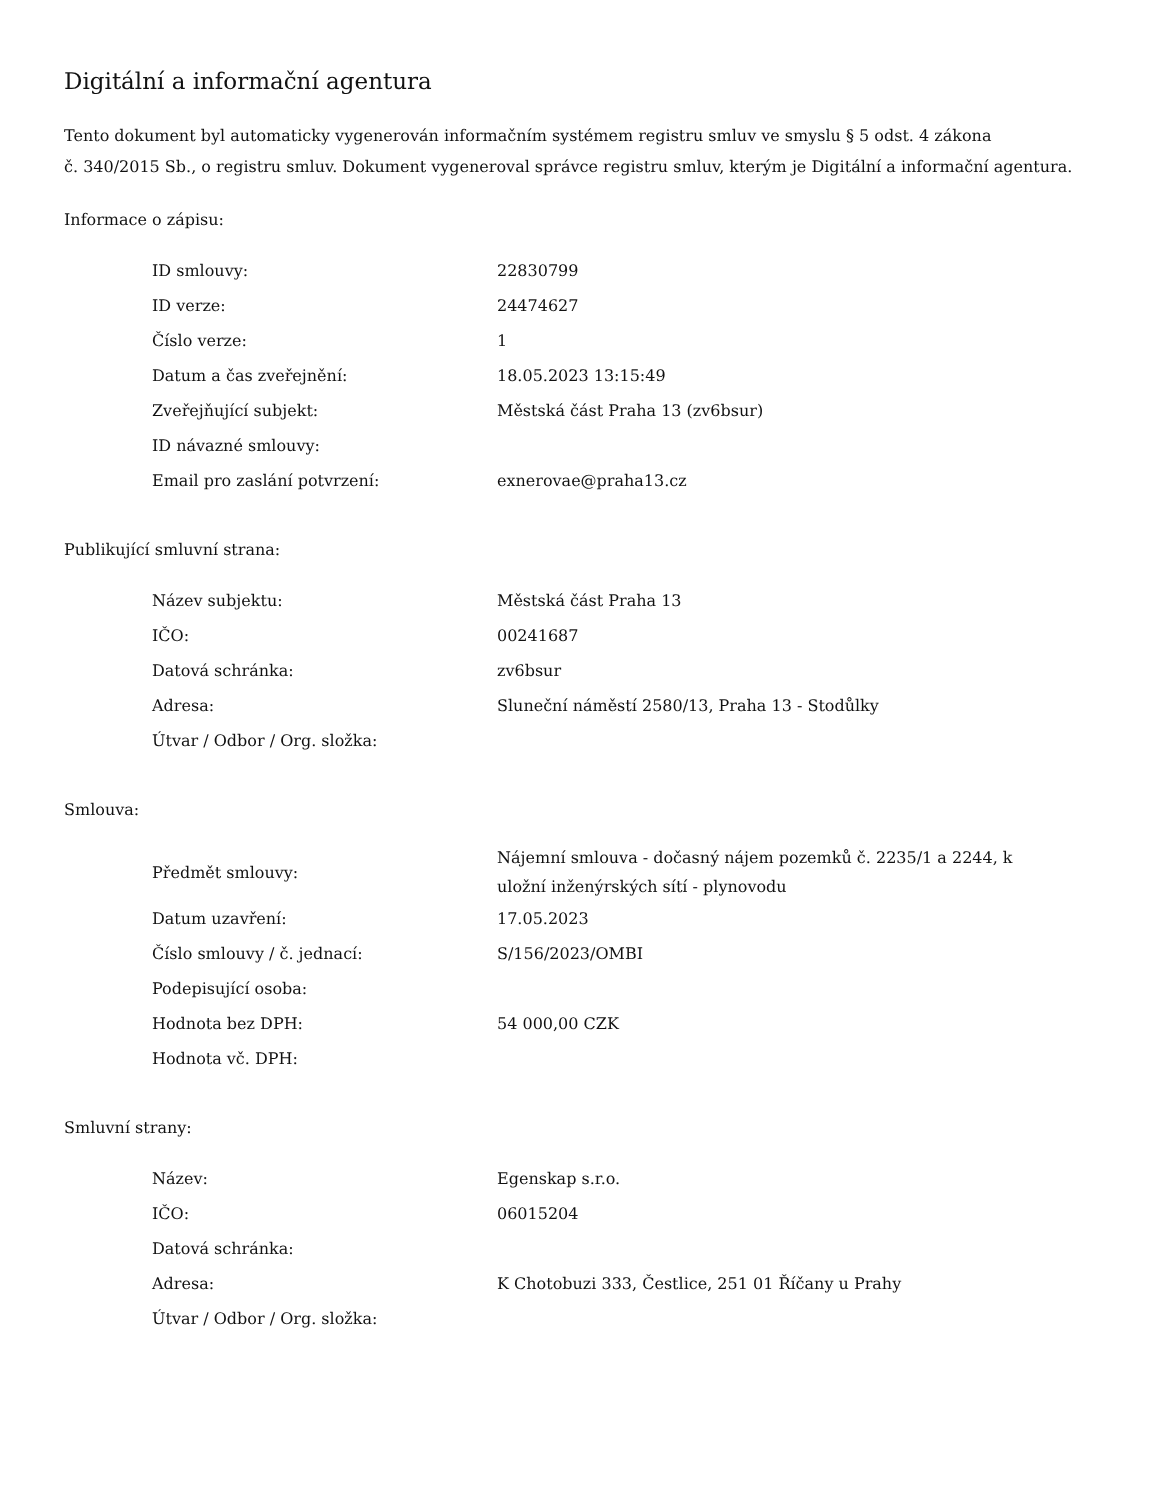Digitální a informační agentura
Tento dokument byl automaticky vygenerován informačním systémem registru smluv ve smyslu § 5 odst. 4 zákona
č. 340/2015 Sb., o registru smluv. Dokument vygeneroval správce registru smluv, kterým je Digitální a informační agentura.
Informace o zápisu:
| ID smlouvy: | 22830799 |
| ID verze: | 24474627 |
| Číslo verze: | 1 |
| Datum a čas zveřejnění: | 18.05.2023 13:15:49 |
| Zveřejňující subjekt: | Městská část Praha 13 (zv6bsur) |
| ID návazné smlouvy: | |
| Email pro zaslání potvrzení: | exnerovae@praha13.cz |
Publikující smluvní strana:
| Název subjektu: | Městská část Praha 13 |
| IČO: | 00241687 |
| Datová schránka: | zv6bsur |
| Adresa: | Sluneční náměstí 2580/13, Praha 13 - Stodůlky |
| Útvar / Odbor / Org. složka: | |
Smlouva:
| Předmět smlouvy: | Nájemní smlouva - dočasný nájem pozemků č. 2235/1 a 2244, k uložní inženýrských sítí - plynovodu |
| Datum uzavření: | 17.05.2023 |
| Číslo smlouvy / č. jednací: | S/156/2023/OMBI |
| Podepisující osoba: | |
| Hodnota bez DPH: | 54 000,00 CZK |
| Hodnota vč. DPH: | |
Smluvní strany:
| Název: | Egenskap s.r.o. |
| IČO: | 06015204 |
| Datová schránka: | |
| Adresa: | K Chotobuzi 333, Čestlice, 251 01 Říčany u Prahy |
| Útvar / Odbor / Org. složka: | |